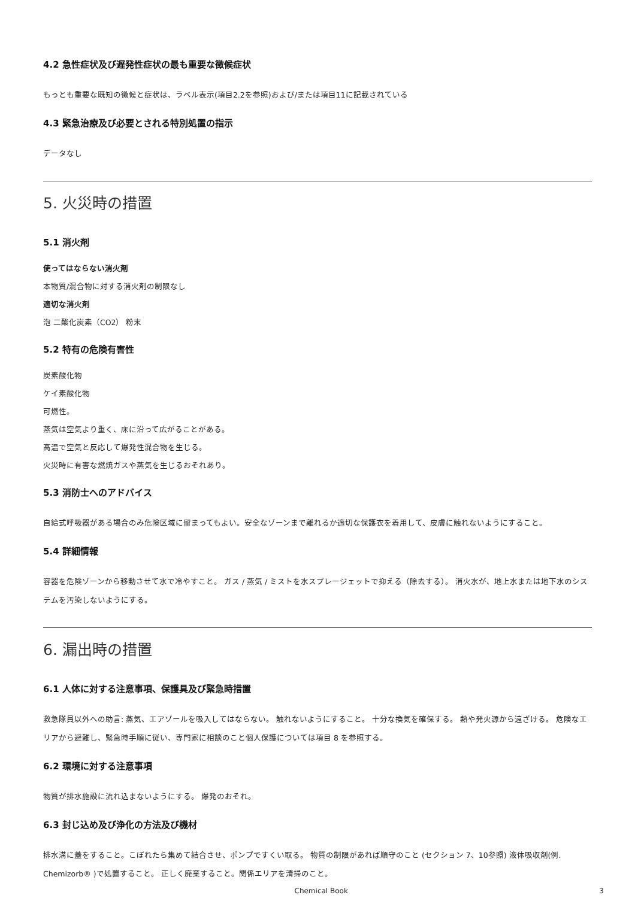4.2 急性症状及び遅発性症状の最も重要な徴候症状
もっとも重要な既知の徴候と症状は、ラベル表示(項目2.2を参照)および/または項目11に記載されている
4.3 緊急治療及び必要とされる特別処置の指示
データなし
5. 火災時の措置
5.1 消火剤
使ってはならない消火剤
本物質/混合物に対する消火剤の制限なし
適切な消火剤
泡 二酸化炭素（CO2） 粉末
5.2 特有の危険有害性
炭素酸化物
ケイ素酸化物
可燃性。
蒸気は空気より重く、床に沿って広がることがある。
高温で空気と反応して爆発性混合物を生じる。
火災時に有害な燃焼ガスや蒸気を生じるおそれあり。
5.3 消防士へのアドバイス
自給式呼吸器がある場合のみ危険区域に留まってもよい。安全なゾーンまで離れるか適切な保護衣を着用して、皮膚に触れないようにすること。
5.4 詳細情報
容器を危険ゾーンから移動させて水で冷やすこと。 ガス / 蒸気 / ミストを水スプレージェットで抑える（除去する）。 消火水が、地上水または地下水のシステムを汚染しないようにする。
6. 漏出時の措置
6.1 人体に対する注意事項、保護具及び緊急時措置
救急隊員以外への助言: 蒸気、エアゾールを吸入してはならない。 触れないようにすること。 十分な換気を確保する。 熱や発火源から遠ざける。 危険なエリアから避難し、緊急時手順に従い、専門家に相談のこと個人保護については項目 8 を参照する。
6.2 環境に対する注意事項
物質が排水施設に流れ込まないようにする。 爆発のおそれ。
6.3 封じ込め及び浄化の方法及び機材
排水溝に蓋をすること。こぼれたら集めて結合させ、ポンプですくい取る。 物質の制限があれば順守のこと (セクション 7、10参照) 液体吸収剤(例. Chemizorb® )で処置すること。 正しく廃棄すること。関係エリアを清掃のこと。
Chemical Book 3